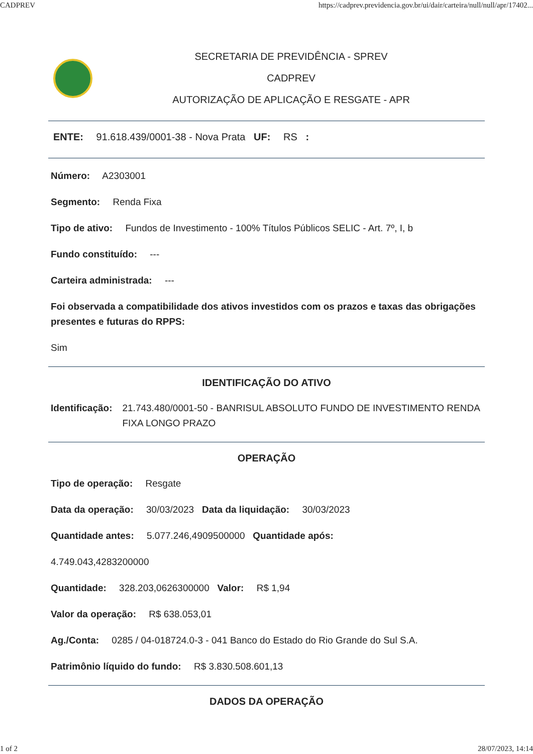CADPREV https://cadprev.previdencia.gov.br/ui/dair/carteira/null/null/apr/17402...
SECRETARIA DE PREVIDÊNCIA - SPREV
CADPREV
AUTORIZAÇÃO DE APLICAÇÃO E RESGATE - APR
ENTE: 91.618.439/0001-38 - Nova Prata UF: RS :
Número: A2303001
Segmento: Renda Fixa
Tipo de ativo: Fundos de Investimento - 100% Títulos Públicos SELIC - Art. 7º, I, b
Fundo constituído: ---
Carteira administrada: ---
Foi observada a compatibilidade dos ativos investidos com os prazos e taxas das obrigações presentes e futuras do RPPS:
Sim
IDENTIFICAÇÃO DO ATIVO
Identificação: 21.743.480/0001-50 - BANRISUL ABSOLUTO FUNDO DE INVESTIMENTO RENDA FIXA LONGO PRAZO
OPERAÇÃO
Tipo de operação: Resgate
Data da operação: 30/03/2023 Data da liquidação: 30/03/2023
Quantidade antes: 5.077.246,4909500000 Quantidade após:
4.749.043,4283200000
Quantidade: 328.203,0626300000 Valor: R$ 1,94
Valor da operação: R$ 638.053,01
Ag./Conta: 0285 / 04-018724.0-3 - 041 Banco do Estado do Rio Grande do Sul S.A.
Patrimônio líquido do fundo: R$ 3.830.508.601,13
DADOS DA OPERAÇÃO
1 of 2 28/07/2023, 14:14